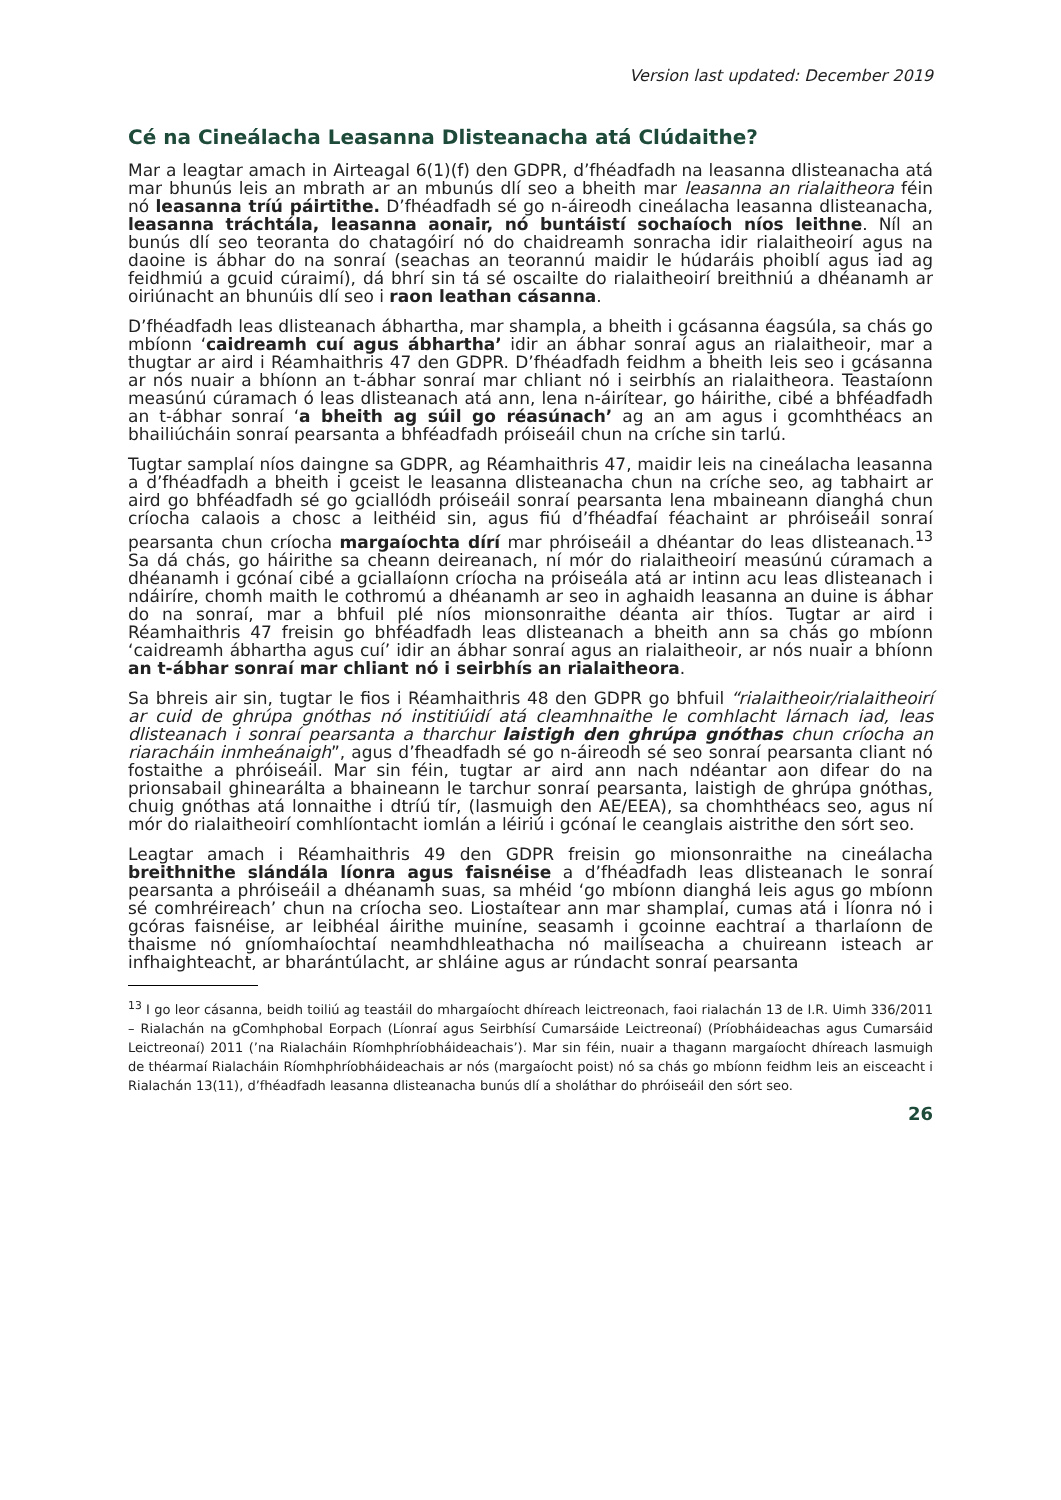Version last updated: December 2019
Cé na Cineálacha Leasanna Dlisteanacha atá Clúdaithe?
Mar a leagtar amach in Airteagal 6(1)(f) den GDPR, d’fhéadfadh na leasanna dlisteanacha atá mar bhunús leis an mbrath ar an mbunús dlí seo a bheith mar leasanna an rialaitheora féin nó leasanna tríú páirtithe. D’fhéadfadh sé go n-áireodh cineálacha leasanna dlisteanacha, leasanna tráchtála, leasanna aonair, nó buntáistí sochaíoch níos leithne. Níl an bunús dlí seo teoranta do chatagóirí nó do chaidreamh sonracha idir rialaitheoirí agus na daoine is ábhar do na sonraí (seachas an teorannú maidir le húdaráis phoiblí agus iad ag feidhmiú a gcuid cúraimí), dá bhrí sin tá sé oscailte do rialaitheoirí breithniú a dhéanamh ar oiriúnacht an bhunúis dlí seo i raon leathan cásanna.
D’fhéadfadh leas dlisteanach ábhartha, mar shampla, a bheith i gcásanna éagsúla, sa chás go mbíonn ‘caidreamh cuí agus ábhartha’ idir an ábhar sonraí agus an rialaitheoir, mar a thugtar ar aird i Réamhaithris 47 den GDPR. D’fhéadfadh feidhm a bheith leis seo i gcásanna ar nós nuair a bhíonn an t-ábhar sonraí mar chliant nó i seirbhís an rialaitheora. Teastaíonn measúnú cúramach ó leas dlisteanach atá ann, lena n-áirítear, go háirithe, cibé a bhféadfadh an t-ábhar sonraí ‘a bheith ag súil go réasúnach’ ag an am agus i gcomhthéacs an bhailiúcháin sonraí pearsanta a bhféadfadh próiseáil chun na críche sin tarlú.
Tugtar samplaí níos daingne sa GDPR, ag Réamhaithris 47, maidir leis na cineálacha leasanna a d’fhéadfadh a bheith i gceist le leasanna dlisteanacha chun na críche seo, ag tabhairt ar aird go bhféadfadh sé go gciallódh próiseáil sonraí pearsanta lena mbaineann dianghá chun críocha calaois a chosc a leithéid sin, agus fiú d’fhéadfaí féachaint ar phróiseáil sonraí pearsanta chun críocha margaíochta dírí mar phróiseáil a dhéantar do leas dlisteanach.<sup>13</sup> Sa dá chás, go háirithe sa cheann deireanach, ní mór do rialaitheoirí measúnú cúramach a dhéanamh i gcónaí cibé a gciallaíonn críocha na próiseála atá ar intinn acu leas dlisteanach i ndáiríre, chomh maith le cothromú a dhéanamh ar seo in aghaidh leasanna an duine is ábhar do na sonraí, mar a bhfuil plé níos mionsonraithe déanta air thíos. Tugtar ar aird i Réamhaithris 47 freisin go bhféadfadh leas dlisteanach a bheith ann sa chás go mbíonn ‘caidreamh ábhartha agus cuí’ idir an ábhar sonraí agus an rialaitheoir, ar nós nuair a bhíonn an t-ábhar sonraí mar chliant nó i seirbhís an rialaitheora.
Sa bhreis air sin, tugtar le fios i Réamhaithris 48 den GDPR go bhfuil “rialaitheoir/rialaitheoirí ar cuid de ghrúpa gnóthas nó institiúidí atá cleamhnaithe le comhlacht lárnach iad, leas dlisteanach i sonraí pearsanta a tharchur laistigh den ghrúpa gnóthas chun críocha an riaracháin inmheánaigh”, agus d’fheadfadh sé go n-áireodh sé seo sonraí pearsanta cliant nó fostaithe a phróiseáil. Mar sin féin, tugtar ar aird ann nach ndéantar aon difear do na prionsabail ghinearálta a bhaineann le tarchur sonraí pearsanta, laistigh de ghrúpa gnóthas, chuig gnóthas atá lonnaithe i dtríú tír, (lasmuigh den AE/EEA), sa chomhthéacs seo, agus ní mór do rialaitheoirí comhlíontacht iomlán a léiriú i gcónaí le ceanglais aistrithe den sórt seo.
Leagtar amach i Réamhaithris 49 den GDPR freisin go mionsonraithe na cineálacha breithnithe slándála líonra agus faisnéise a d’fhéadfadh leas dlisteanach le sonraí pearsanta a phróiseáil a dhéanamh suas, sa mhéid ‘go mbíonn dianghá leis agus go mbíonn sé comhréireach’ chun na críocha seo. Liostaítear ann mar shamplaí, cumas atá i líonra nó i gcóras faisnéise, ar leibhéal áirithe muiníne, seasamh i gcoinne eachtraí a tharlaíonn de thaisme nó gníomhaíochtaí neamhdhleathacha nó mailíseacha a chuireann isteach ar infhaighteacht, ar bharántúlacht, ar shláine agus ar rúndacht sonraí pearsanta
<sup>13</sup> I go leor cásanna, beidh toiliú ag teastáil do mhargaíocht dhíreach leictreonach, faoi rialachán 13 de I.R. Uimh 336/2011 – Rialachán na gComhphobal Eorpach (Líonraí agus Seirbhísí Cumarsáide Leictreonaí) (Príobháideachas agus Cumarsáid Leictreonaí) 2011 (’na Rialacháin Ríomhphríobháideachais’). Mar sin féin, nuair a thagann margaíocht dhíreach lasmuigh de théarmaí Rialacháin Ríomhphríobháideachais ar nós (margaíocht poist) nó sa chás go mbíonn feidhm leis an eisceacht i Rialachán 13(11), d’fhéadfadh leasanna dlisteanacha bunús dlí a sholáthar do phróiseáil den sórt seo.
26